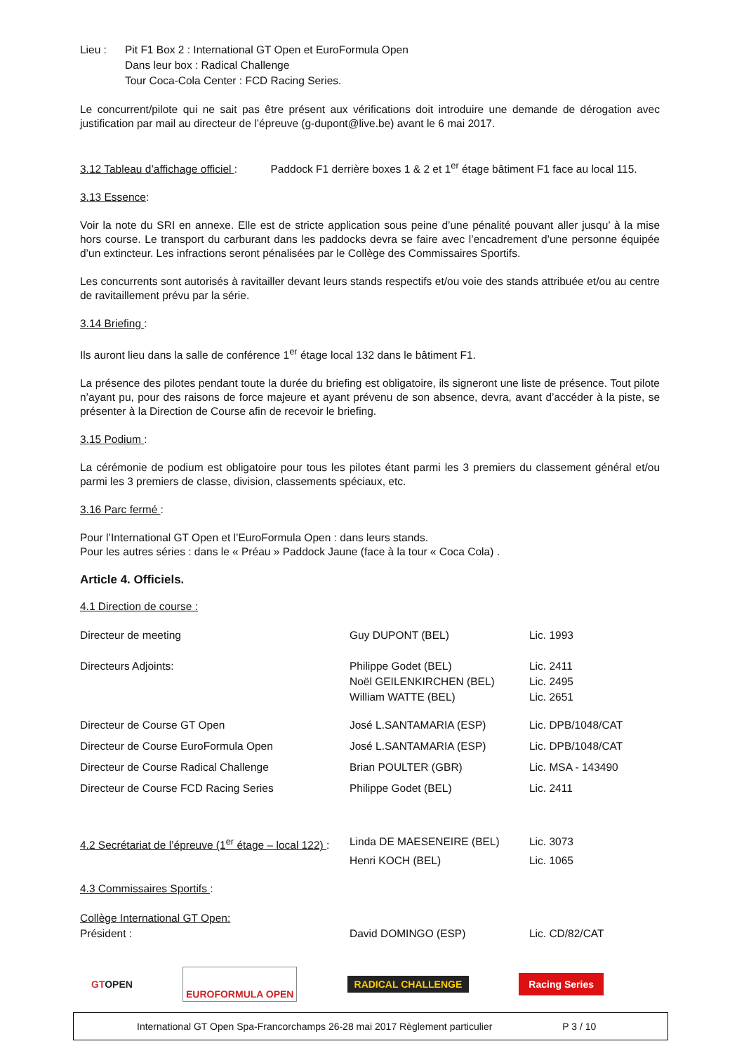| Lieu : | Pit F1 Box 2 : International GT Open et EuroFormula Open Dans leur box : Radical Challenge Tour Coca-Cola Center : FCD Racing Series. |
Le concurrent/pilote qui ne sait pas être présent aux vérifications doit introduire une demande de dérogation avec justification par mail au directeur de l’épreuve (g-dupont@live.be) avant le 6 mai 2017.
3.12 Tableau d’affichage officiel : Paddock F1 derrière boxes 1 & 2 et 1<sup>er</sup> étage bâtiment F1 face au local 115.
3.13 Essence:
Voir la note du SRI en annexe. Elle est de stricte application sous peine d’une pénalité pouvant aller jusqu’ à la mise hors course. Le transport du carburant dans les paddocks devra se faire avec l’encadrement d’une personne équipée d’un extincteur. Les infractions seront pénalisées par le Collège des Commissaires Sportifs.
Les concurrents sont autorisés à ravitailler devant leurs stands respectifs et/ou voie des stands attribuée et/ou au centre de ravitaillement prévu par la série.
3.14 Briefing :
Ils auront lieu dans la salle de conférence 1<sup>er</sup> étage local 132 dans le bâtiment F1.
La présence des pilotes pendant toute la durée du briefing est obligatoire, ils signeront une liste de présence. Tout pilote n’ayant pu, pour des raisons de force majeure et ayant prévenu de son absence, devra, avant d’accéder à la piste, se présenter à la Direction de Course afin de recevoir le briefing.
3.15 Podium :
La cérémonie de podium est obligatoire pour tous les pilotes étant parmi les 3 premiers du classement général et/ou parmi les 3 premiers de classe, division, classements spéciaux, etc.
3.16 Parc fermé :
Pour l’International GT Open et l’EuroFormula Open : dans leurs stands.
Pour les autres séries : dans le « Préau » Paddock Jaune (face à la tour « Coca Cola) .
Article 4. Officiels.
4.1 Direction de course :
| Directeur de meeting | Guy DUPONT (BEL) | Lic. 1993 |
| Directeurs Adjoints: | Philippe Godet (BEL) | Lic. 2411 |
| | Noël GEILENKIRCHEN (BEL) | Lic. 2495 |
| | William WATTE (BEL) | Lic. 2651 |
| Directeur de Course GT Open | José L.SANTAMARIA (ESP) | Lic. DPB/1048/CAT |
| Directeur de Course EuroFormula Open | José L.SANTAMARIA (ESP) | Lic. DPB/1048/CAT |
| Directeur de Course Radical Challenge | Brian POULTER (GBR) | Lic. MSA - 143490 |
| Directeur de Course FCD Racing Series | Philippe Godet (BEL) | Lic. 2411 |
| 4.2 Secrétariat de l’épreuve (1<sup>er</sup> étage – local 122) : | Linda DE MAESENEIRE (BEL) | Lic. 3073 |
| | Henri KOCH (BEL) | Lic. 1065 |
| 4.3 Commissaires Sportifs : | | |
| Collège International GT Open: | | |
| Président : | David DOMINGO (ESP) | Lic. CD/82/CAT |
GTOPEN EUROFORMULA OPEN RADICAL CHALLENGE Racing Series
International GT Open Spa-Francorchamps 26-28 mai 2017 Règlement particulier P 3 / 10